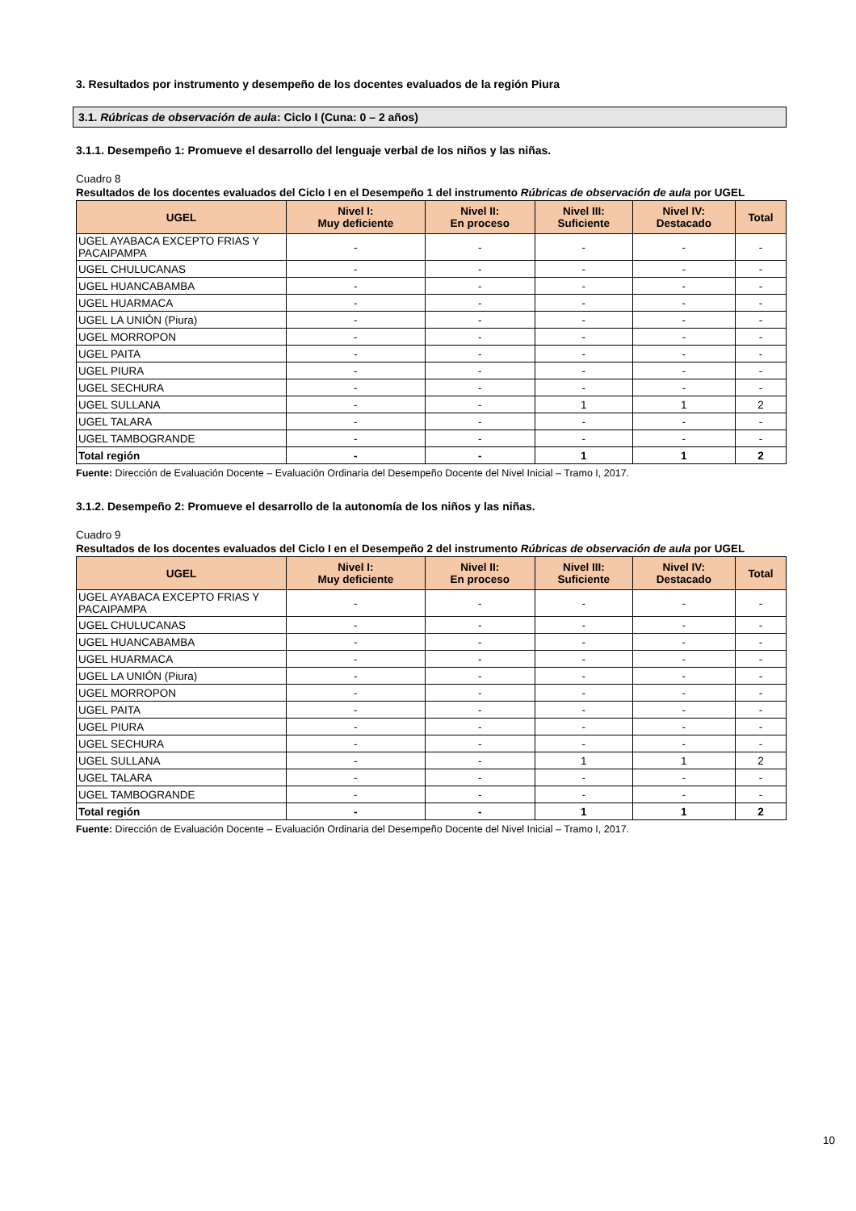3. Resultados por instrumento y desempeño de los docentes evaluados de la región Piura
3.1. Rúbricas de observación de aula: Ciclo I (Cuna: 0 – 2 años)
3.1.1. Desempeño 1: Promueve el desarrollo del lenguaje verbal de los niños y las niñas.
Cuadro 8
Resultados de los docentes evaluados del Ciclo I en el Desempeño 1 del instrumento Rúbricas de observación de aula por UGEL
| UGEL | Nivel I: Muy deficiente | Nivel II: En proceso | Nivel III: Suficiente | Nivel IV: Destacado | Total |
| --- | --- | --- | --- | --- | --- |
| UGEL AYABACA EXCEPTO FRIAS Y PACAIPAMPA | - | - | - | - | - |
| UGEL CHULUCANAS | - | - | - | - | - |
| UGEL HUANCABAMBA | - | - | - | - | - |
| UGEL HUARMACA | - | - | - | - | - |
| UGEL LA UNIÓN (Piura) | - | - | - | - | - |
| UGEL MORROPON | - | - | - | - | - |
| UGEL PAITA | - | - | - | - | - |
| UGEL PIURA | - | - | - | - | - |
| UGEL SECHURA | - | - | - | - | - |
| UGEL SULLANA | - | - | 1 | 1 | 2 |
| UGEL TALARA | - | - | - | - | - |
| UGEL TAMBOGRANDE | - | - | - | - | - |
| Total región | - | - | 1 | 1 | 2 |
Fuente: Dirección de Evaluación Docente – Evaluación Ordinaria del Desempeño Docente del Nivel Inicial – Tramo I, 2017.
3.1.2. Desempeño 2: Promueve el desarrollo de la autonomía de los niños y las niñas.
Cuadro 9
Resultados de los docentes evaluados del Ciclo I en el Desempeño 2 del instrumento Rúbricas de observación de aula por UGEL
| UGEL | Nivel I: Muy deficiente | Nivel II: En proceso | Nivel III: Suficiente | Nivel IV: Destacado | Total |
| --- | --- | --- | --- | --- | --- |
| UGEL AYABACA EXCEPTO FRIAS Y PACAIPAMPA | - | - | - | - | - |
| UGEL CHULUCANAS | - | - | - | - | - |
| UGEL HUANCABAMBA | - | - | - | - | - |
| UGEL HUARMACA | - | - | - | - | - |
| UGEL LA UNIÓN (Piura) | - | - | - | - | - |
| UGEL MORROPON | - | - | - | - | - |
| UGEL PAITA | - | - | - | - | - |
| UGEL PIURA | - | - | - | - | - |
| UGEL SECHURA | - | - | - | - | - |
| UGEL SULLANA | - | - | 1 | 1 | 2 |
| UGEL TALARA | - | - | - | - | - |
| UGEL TAMBOGRANDE | - | - | - | - | - |
| Total región | - | - | 1 | 1 | 2 |
Fuente: Dirección de Evaluación Docente – Evaluación Ordinaria del Desempeño Docente del Nivel Inicial – Tramo I, 2017.
10